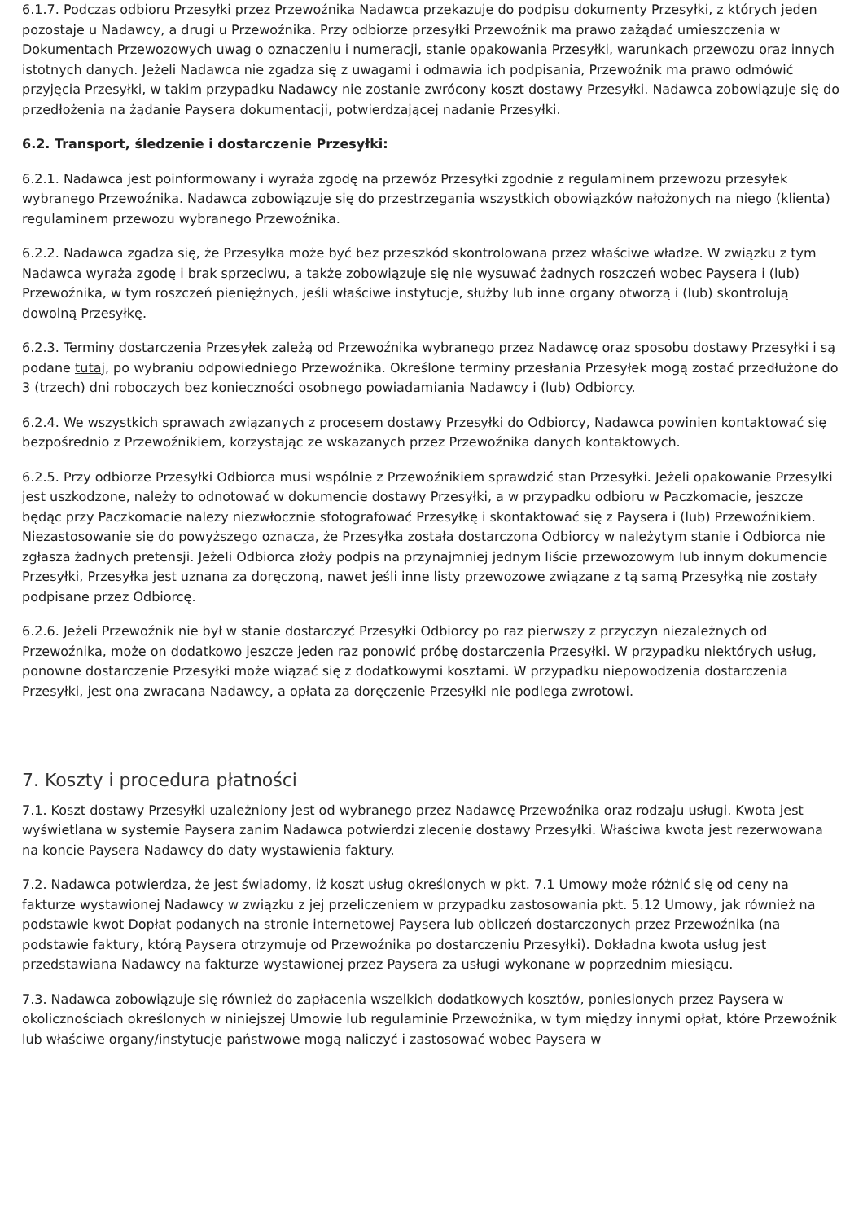6.1.7. Podczas odbioru Przesyłki przez Przewoźnika Nadawca przekazuje do podpisu dokumenty Przesyłki, z których jeden pozostaje u Nadawcy, a drugi u Przewoźnika. Przy odbiorze przesyłki Przewoźnik ma prawo zażądać umieszczenia w Dokumentach Przewozowych uwag o oznaczeniu i numeracji, stanie opakowania Przesyłki, warunkach przewozu oraz innych istotnych danych. Jeżeli Nadawca nie zgadza się z uwagami i odmawia ich podpisania, Przewoźnik ma prawo odmówić przyjęcia Przesyłki, w takim przypadku Nadawcy nie zostanie zwrócony koszt dostawy Przesyłki. Nadawca zobowiązuje się do przedłożenia na żądanie Paysera dokumentacji, potwierdzającej nadanie Przesyłki.
6.2. Transport, śledzenie i dostarczenie Przesyłki:
6.2.1. Nadawca jest poinformowany i wyraża zgodę na przewóz Przesyłki zgodnie z regulaminem przewozu przesyłek wybranego Przewoźnika. Nadawca zobowiązuje się do przestrzegania wszystkich obowiązków nałożonych na niego (klienta) regulaminem przewozu wybranego Przewoźnika.
6.2.2. Nadawca zgadza się, że Przesyłka może być bez przeszkód skontrolowana przez właściwe władze. W związku z tym Nadawca wyraża zgodę i brak sprzeciwu, a także zobowiązuje się nie wysuwać żadnych roszczeń wobec Paysera i (lub) Przewoźnika, w tym roszczeń pieniężnych, jeśli właściwe instytucje, służby lub inne organy otworzą i (lub) skontrolują dowolną Przesyłkę.
6.2.3. Terminy dostarczenia Przesyłek zależą od Przewoźnika wybranego przez Nadawcę oraz sposobu dostawy Przesyłki i są podane tutaj, po wybraniu odpowiedniego Przewoźnika. Określone terminy przesłania Przesyłek mogą zostać przedłużone do 3 (trzech) dni roboczych bez konieczności osobnego powiadamiania Nadawcy i (lub) Odbiorcy.
6.2.4. We wszystkich sprawach związanych z procesem dostawy Przesyłki do Odbiorcy, Nadawca powinien kontaktować się bezpośrednio z Przewoźnikiem, korzystając ze wskazanych przez Przewoźnika danych kontaktowych.
6.2.5. Przy odbiorze Przesyłki Odbiorca musi wspólnie z Przewoźnikiem sprawdzić stan Przesyłki. Jeżeli opakowanie Przesyłki jest uszkodzone, należy to odnotować w dokumencie dostawy Przesyłki, a w przypadku odbioru w Paczkomacie, jeszcze będąc przy Paczkomacie nalezy niezwłocznie sfotografować Przesyłkę i skontaktować się z Paysera i (lub) Przewoźnikiem. Niezastosowanie się do powyższego oznacza, że Przesyłka została dostarczona Odbiorcy w należytym stanie i Odbiorca nie zgłasza żadnych pretensji. Jeżeli Odbiorca złoży podpis na przynajmniej jednym liście przewozowym lub innym dokumencie Przesyłki, Przesyłka jest uznana za doręczoną, nawet jeśli inne listy przewozowe związane z tą samą Przesyłką nie zostały podpisane przez Odbiorcę.
6.2.6. Jeżeli Przewoźnik nie był w stanie dostarczyć Przesyłki Odbiorcy po raz pierwszy z przyczyn niezależnych od Przewoźnika, może on dodatkowo jeszcze jeden raz ponowić próbę dostarczenia Przesyłki. W przypadku niektórych usług, ponowne dostarczenie Przesyłki może wiązać się z dodatkowymi kosztami. W przypadku niepowodzenia dostarczenia Przesyłki, jest ona zwracana Nadawcy, a opłata za doręczenie Przesyłki nie podlega zwrotowi.
7. Koszty i procedura płatności
7.1. Koszt dostawy Przesyłki uzależniony jest od wybranego przez Nadawcę Przewoźnika oraz rodzaju usługi. Kwota jest wyświetlana w systemie Paysera zanim Nadawca potwierdzi zlecenie dostawy Przesyłki. Właściwa kwota jest rezerwowana na koncie Paysera Nadawcy do daty wystawienia faktury.
7.2. Nadawca potwierdza, że jest świadomy, iż koszt usług określonych w pkt. 7.1 Umowy może różnić się od ceny na fakturze wystawionej Nadawcy w związku z jej przeliczeniem w przypadku zastosowania pkt. 5.12 Umowy, jak również na podstawie kwot Dopłat podanych na stronie internetowej Paysera lub obliczeń dostarczonych przez Przewoźnika (na podstawie faktury, którą Paysera otrzymuje od Przewoźnika po dostarczeniu Przesyłki). Dokładna kwota usług jest przedstawiana Nadawcy na fakturze wystawionej przez Paysera za usługi wykonane w poprzednim miesiącu.
7.3. Nadawca zobowiązuje się również do zapłacenia wszelkich dodatkowych kosztów, poniesionych przez Paysera w okolicznościach określonych w niniejszej Umowie lub regulaminie Przewoźnika, w tym między innymi opłat, które Przewoźnik lub właściwe organy/instytucje państwowe mogą naliczyć i zastosować wobec Paysera w